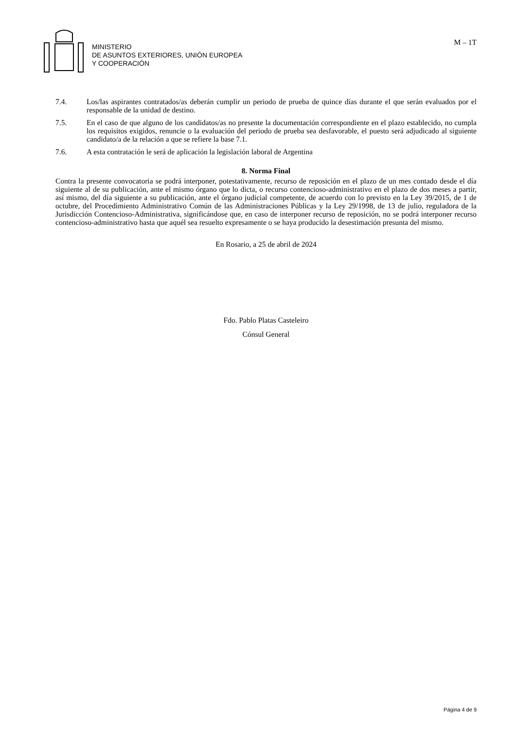MINISTERIO
DE ASUNTOS EXTERIORES, UNIÓN EUROPEA
Y COOPERACIÓN
M – 1T
7.4. Los/las aspirantes contratados/as deberán cumplir un periodo de prueba de quince días durante el que serán evaluados por el responsable de la unidad de destino.
7.5. En el caso de que alguno de los candidatos/as no presente la documentación correspondiente en el plazo establecido, no cumpla los requisitos exigidos, renuncie o la evaluación del periodo de prueba sea desfavorable, el puesto será adjudicado al siguiente candidato/a de la relación a que se refiere la base 7.1.
7.6. A esta contratación le será de aplicación la legislación laboral de Argentina
8. Norma Final
Contra la presente convocatoria se podrá interponer, potestativamente, recurso de reposición en el plazo de un mes contado desde el día siguiente al de su publicación, ante el mismo órgano que lo dicta, o recurso contencioso-administrativo en el plazo de dos meses a partir, así mismo, del día siguiente a su publicación, ante el órgano judicial competente, de acuerdo con lo previsto en la Ley 39/2015, de 1 de octubre, del Procedimiento Administrativo Común de las Administraciones Públicas y la Ley 29/1998, de 13 de julio, reguladora de la Jurisdicción Contencioso-Administrativa, significándose que, en caso de interponer recurso de reposición, no se podrá interponer recurso contencioso-administrativo hasta que aquél sea resuelto expresamente o se haya producido la desestimación presunta del mismo.
En Rosario, a 25 de abril de 2024
Fdo. Pablo Platas Casteleiro
Cónsul General
Página 4 de 9